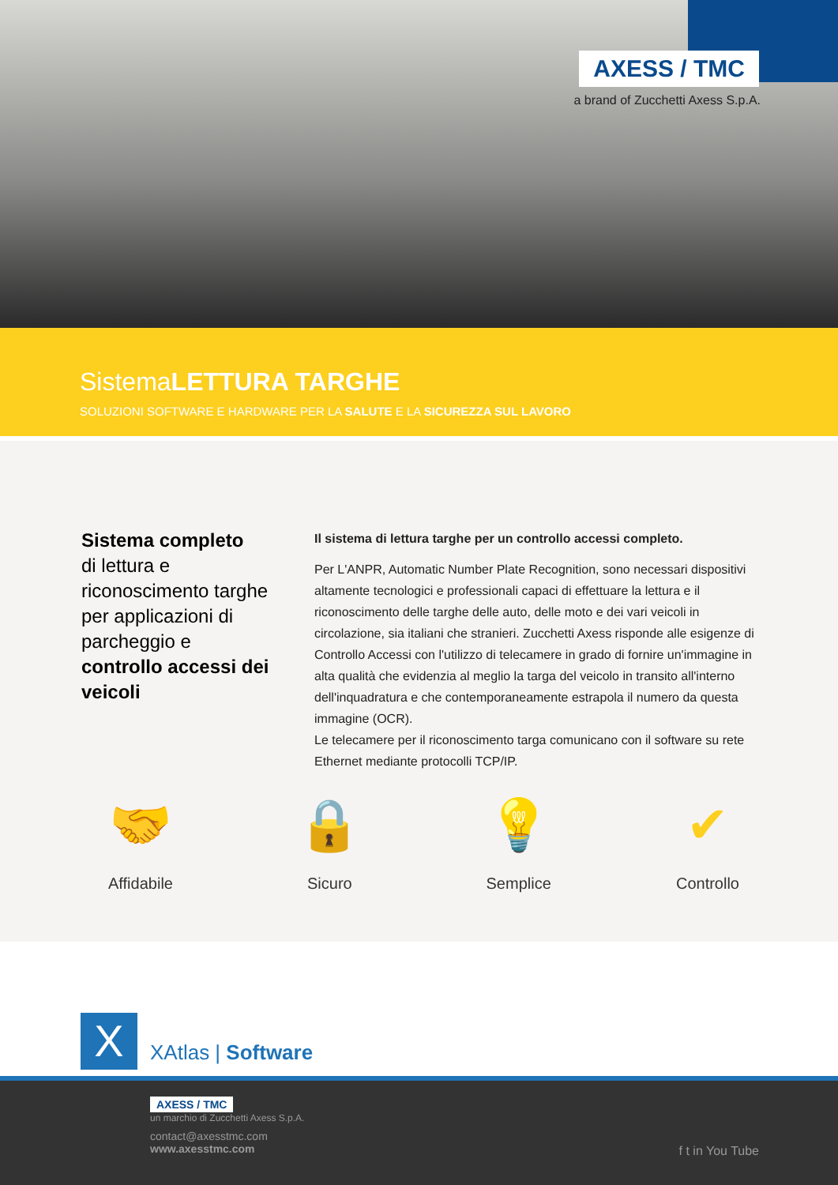AXESS / TMC
a brand of Zucchetti Axess S.p.A.
SistemaLETTURA TARGHE
SOLUZIONI SOFTWARE E HARDWARE PER LA SALUTE E LA SICUREZZA SUL LAVORO
Sistema completo
di lettura e riconoscimento targhe per applicazioni di parcheggio e controllo accessi dei veicoli
Il sistema di lettura targhe per un controllo accessi completo.
Per L'ANPR, Automatic Number Plate Recognition, sono necessari dispositivi altamente tecnologici e professionali capaci di effettuare la lettura e il riconoscimento delle targhe delle auto, delle moto e dei vari veicoli in circolazione, sia italiani che stranieri. Zucchetti Axess risponde alle esigenze di Controllo Accessi con l'utilizzo di telecamere in grado di fornire un'immagine in alta qualità che evidenzia al meglio la targa del veicolo in transito all'interno dell'inquadratura e che contemporaneamente estrapola il numero da questa immagine (OCR).
Le telecamere per il riconoscimento targa comunicano con il software su rete Ethernet mediante protocolli TCP/IP.
🤝
Affidabile
🔒
Sicuro
💡
Semplice
✔
Controllo
X XAtlas | Software
AXESS / TMC
un marchio di Zucchetti Axess S.p.A.
contact@axesstmc.com
www.axesstmc.com
f t in You Tube